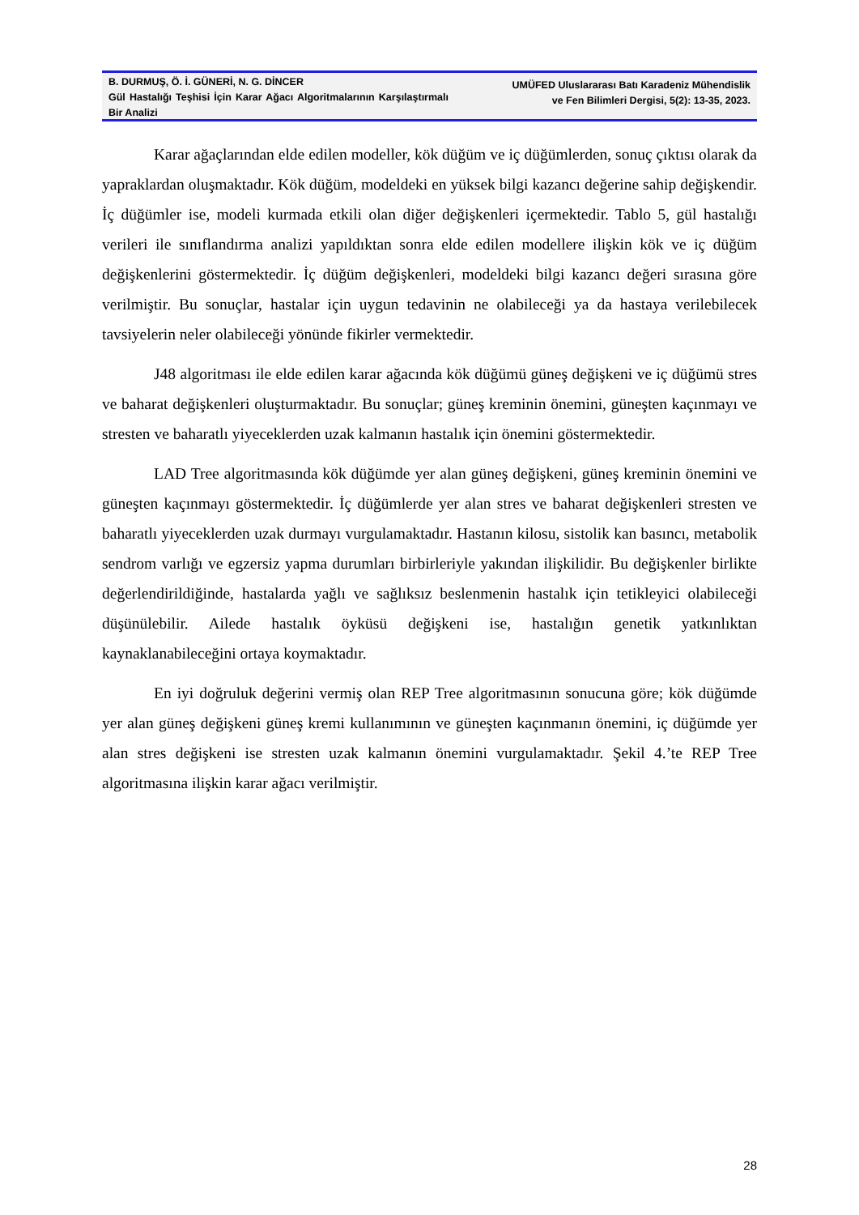B. DURMUŞ, Ö. İ. GÜNERİ, N. G. DİNCER
Gül Hastalığı Teşhisi İçin Karar Ağacı Algoritmalarının Karşılaştırmalı Bir Analizi
UMÜFED Uluslararası Batı Karadeniz Mühendislik
ve Fen Bilimleri Dergisi, 5(2): 13-35, 2023.
Karar ağaçlarından elde edilen modeller, kök düğüm ve iç düğümlerden, sonuç çıktısı olarak da yapraklardan oluşmaktadır. Kök düğüm, modeldeki en yüksek bilgi kazancı değerine sahip değişkendir. İç düğümler ise, modeli kurmada etkili olan diğer değişkenleri içermektedir. Tablo 5, gül hastalığı verileri ile sınıflandırma analizi yapıldıktan sonra elde edilen modellere ilişkin kök ve iç düğüm değişkenlerini göstermektedir. İç düğüm değişkenleri, modeldeki bilgi kazancı değeri sırasına göre verilmiştir. Bu sonuçlar, hastalar için uygun tedavinin ne olabileceği ya da hastaya verilebilecek tavsiyelerin neler olabileceği yönünde fikirler vermektedir.
J48 algoritması ile elde edilen karar ağacında kök düğümü güneş değişkeni ve iç düğümü stres ve baharat değişkenleri oluşturmaktadır. Bu sonuçlar; güneş kreminin önemini, güneşten kaçınmayı ve stresten ve baharatlı yiyeceklerden uzak kalmanın hastalık için önemini göstermektedir.
LAD Tree algoritmasında kök düğümde yer alan güneş değişkeni, güneş kreminin önemini ve güneşten kaçınmayı göstermektedir. İç düğümlerde yer alan stres ve baharat değişkenleri stresten ve baharatlı yiyeceklerden uzak durmayı vurgulamaktadır. Hastanın kilosu, sistolik kan basıncı, metabolik sendrom varlığı ve egzersiz yapma durumları birbirleriyle yakından ilişkilidir. Bu değişkenler birlikte değerlendirildiğinde, hastalarda yağlı ve sağlıksız beslenmenin hastalık için tetikleyici olabileceği düşünülebilir. Ailede hastalık öyküsü değişkeni ise, hastalığın genetik yatkınlıktan kaynaklanabileceğini ortaya koymaktadır.
En iyi doğruluk değerini vermiş olan REP Tree algoritmasının sonucuna göre; kök düğümde yer alan güneş değişkeni güneş kremi kullanımının ve güneşten kaçınmanın önemini, iç düğümde yer alan stres değişkeni ise stresten uzak kalmanın önemini vurgulamaktadır. Şekil 4.’te REP Tree algoritmasına ilişkin karar ağacı verilmiştir.
28